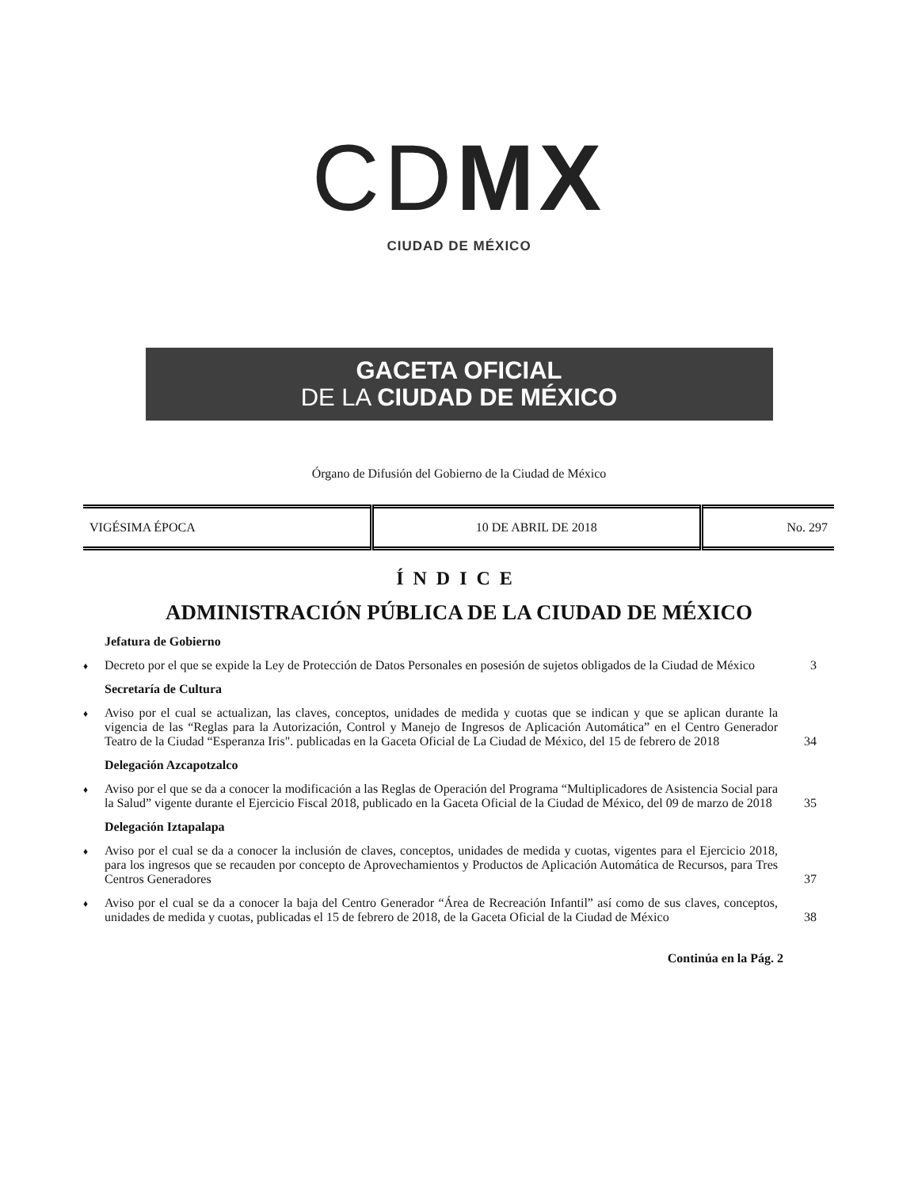CDMX
CIUDAD DE MÉXICO
GACETA OFICIAL
DE LA CIUDAD DE MÉXICO
Órgano de Difusión del Gobierno de la Ciudad de México
| VIGÉSIMA ÉPOCA | 10 DE ABRIL DE 2018 | No. 297 |
ÍNDICE
ADMINISTRACIÓN PÚBLICA DE LA CIUDAD DE MÉXICO
Jefatura de Gobierno
♦ Decreto por el que se expide la Ley de Protección de Datos Personales en posesión de sujetos obligados de la Ciudad de México 3
Secretaría de Cultura
♦ Aviso por el cual se actualizan, las claves, conceptos, unidades de medida y cuotas que se indican y que se aplican durante la vigencia de las “Reglas para la Autorización, Control y Manejo de Ingresos de Aplicación Automática” en el Centro Generador Teatro de la Ciudad “Esperanza Iris". publicadas en la Gaceta Oficial de La Ciudad de México, del 15 de febrero de 2018 34
Delegación Azcapotzalco
♦ Aviso por el que se da a conocer la modificación a las Reglas de Operación del Programa “Multiplicadores de Asistencia Social para la Salud” vigente durante el Ejercicio Fiscal 2018, publicado en la Gaceta Oficial de la Ciudad de México, del 09 de marzo de 2018 35
Delegación Iztapalapa
♦ Aviso por el cual se da a conocer la inclusión de claves, conceptos, unidades de medida y cuotas, vigentes para el Ejercicio 2018, para los ingresos que se recauden por concepto de Aprovechamientos y Productos de Aplicación Automática de Recursos, para Tres Centros Generadores 37
♦ Aviso por el cual se da a conocer la baja del Centro Generador “Área de Recreación Infantil” así como de sus claves, conceptos, unidades de medida y cuotas, publicadas el 15 de febrero de 2018, de la Gaceta Oficial de la Ciudad de México 38
Continúa en la Pág. 2